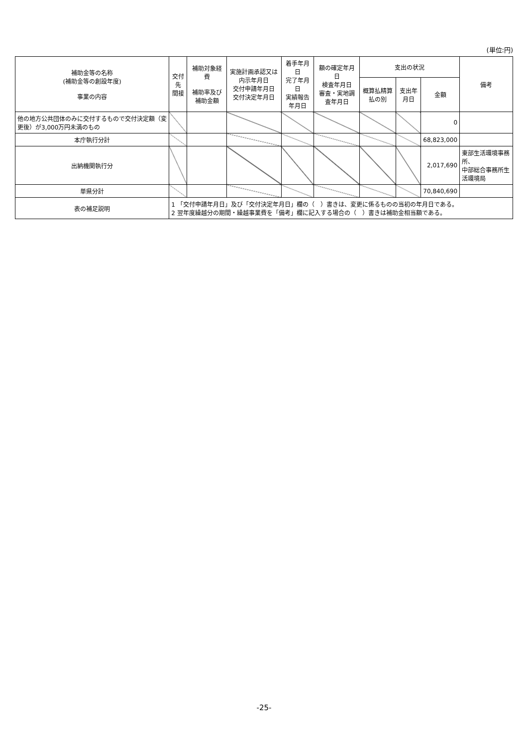(単位:円)
| 補助金等の名称 (補助金等の創設年度) 事業の内容 | 交付先 間接 | 補助対象経費 補助率及び補助金額 | 実施計画承認又は内示年月日 交付申請年月日 交付決定年月日 | 着手年月日 完了年月日 実績報告年月日 | 額の確定年月日 検査年月日 審査・実地調査年月日 | 支出の状況 | | | 備考 |
| --- | --- | --- | --- | --- | --- | --- | --- | --- | --- |
| | | | | | | 概算払精算払の別 | 支出年月日 | 金額 | |
| 他の地方公共団体のみに交付するもので交付決定額（変更後）が3,000万円未満のもの | | | | | | | | 0 | |
| 本庁執行分計 | | | | | | | | 68,823,000 | |
| 出納機関執行分 | | | | | | | | 2,017,690 | 東部生活環境事務所、 中部総合事務所生活環境局 |
| 単県分計 | | | | | | | | 70,840,690 | |
| 表の補足説明 | 1 「交付申請年月日」及び「交付決定年月日」欄の（ ）書きは、変更に係るものの当初の年月日である。 2 翌年度繰越分の期間・繰越事業費を「備考」欄に記入する場合の（ ）書きは補助金相当額である。 | | | | | | | | |
-25-